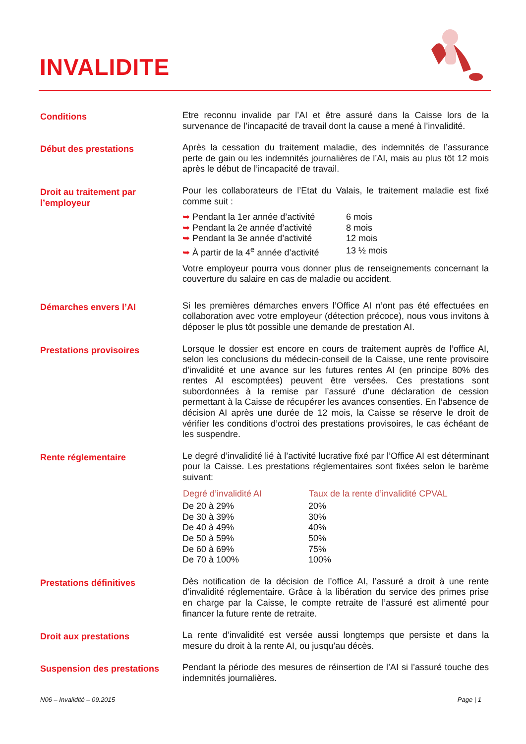INVALIDITE
Conditions
Etre reconnu invalide par l’AI et être assuré dans la Caisse lors de la survenance de l’incapacité de travail dont la cause a mené à l’invalidité.
Début des prestations
Après la cessation du traitement maladie, des indemnités de l’assurance perte de gain ou les indemnités journalières de l’AI, mais au plus tôt 12 mois après le début de l’incapacité de travail.
Droit au traitement par l’employeur
Pour les collaborateurs de l’Etat du Valais, le traitement maladie est fixé comme suit :
| ➥ Pendant la 1er année d’activité | 6 mois |
| ➥ Pendant la 2e année d’activité | 8 mois |
| ➥ Pendant la 3e année d’activité | 12 mois |
| ➥ À partir de la 4<sup>e</sup> année d’activité | 13 ½ mois |
Votre employeur pourra vous donner plus de renseignements concernant la couverture du salaire en cas de maladie ou accident.
Démarches envers l’AI
Si les premières démarches envers l’Office AI n’ont pas été effectuées en collaboration avec votre employeur (détection précoce), nous vous invitons à déposer le plus tôt possible une demande de prestation AI.
Prestations provisoires
Lorsque le dossier est encore en cours de traitement auprès de l’office AI, selon les conclusions du médecin-conseil de la Caisse, une rente provisoire d’invalidité et une avance sur les futures rentes AI (en principe 80% des rentes AI escomptées) peuvent être versées. Ces prestations sont subordonnées à la remise par l’assuré d’une déclaration de cession permettant à la Caisse de récupérer les avances consenties. En l’absence de décision AI après une durée de 12 mois, la Caisse se réserve le droit de vérifier les conditions d’octroi des prestations provisoires, le cas échéant de les suspendre.
Rente réglementaire
Le degré d’invalidité lié à l’activité lucrative fixé par l’Office AI est déterminant pour la Caisse. Les prestations réglementaires sont fixées selon le barème suivant:
| Degré d’invalidité AI | Taux de la rente d’invalidité CPVAL |
| --- | --- |
| De 20 à 29% | 20% |
| De 30 à 39% | 30% |
| De 40 à 49% | 40% |
| De 50 à 59% | 50% |
| De 60 à 69% | 75% |
| De 70 à 100% | 100% |
Prestations définitives
Dès notification de la décision de l’office AI, l’assuré a droit à une rente d’invalidité réglementaire. Grâce à la libération du service des primes prise en charge par la Caisse, le compte retraite de l’assuré est alimenté pour financer la future rente de retraite.
Droit aux prestations
La rente d’invalidité est versée aussi longtemps que persiste et dans la mesure du droit à la rente AI, ou jusqu’au décès.
Suspension des prestations
Pendant la période des mesures de réinsertion de l’AI si l’assuré touche des indemnités journalières.
N06 – Invalidité – 09.2015 Page | 1